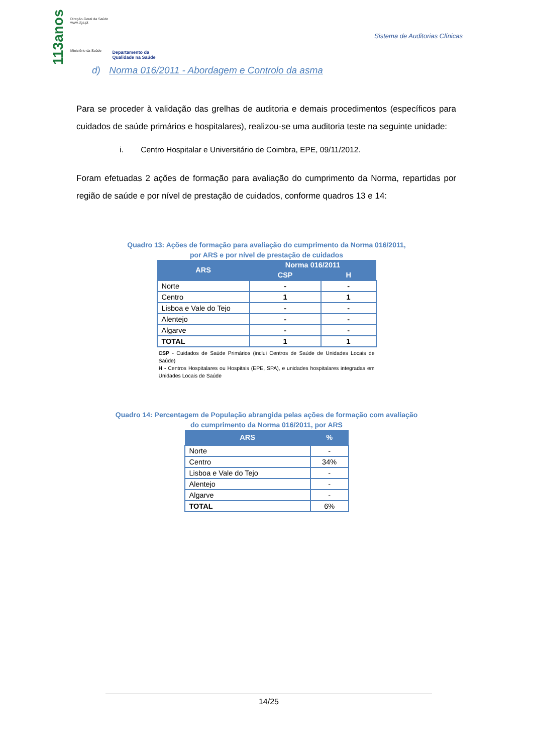113anos
Direção-Geral da Saúde
www.dgs.pt
Ministério da Saúde
Departamento da
Qualidade na Saúde
Sistema de Auditorias Clínicas
d) Norma 016/2011 - Abordagem e Controlo da asma
Para se proceder à validação das grelhas de auditoria e demais procedimentos (específicos para cuidados de saúde primários e hospitalares), realizou-se uma auditoria teste na seguinte unidade:
i. Centro Hospitalar e Universitário de Coimbra, EPE, 09/11/2012.
Foram efetuadas 2 ações de formação para avaliação do cumprimento da Norma, repartidas por região de saúde e por nível de prestação de cuidados, conforme quadros 13 e 14:
Quadro 13: Ações de formação para avaliação do cumprimento da Norma 016/2011,
por ARS e por nível de prestação de cuidados
| ARS | Norma 016/2011 | |
| --- | --- | --- |
| | CSP | H |
| Norte | - | - |
| Centro | 1 | 1 |
| Lisboa e Vale do Tejo | - | - |
| Alentejo | - | - |
| Algarve | - | - |
| TOTAL | 1 | 1 |
CSP - Cuidados de Saúde Primários (inclui Centros de Saúde de Unidades Locais de Saúde)
H - Centros Hospitalares ou Hospitais (EPE, SPA), e unidades hospitalares integradas em Unidades Locais de Saúde
Quadro 14: Percentagem de População abrangida pelas ações de formação com avaliação
do cumprimento da Norma 016/2011, por ARS
| ARS | % |
| --- | --- |
| Norte | - |
| Centro | 34% |
| Lisboa e Vale do Tejo | - |
| Alentejo | - |
| Algarve | - |
| TOTAL | 6% |
14/25